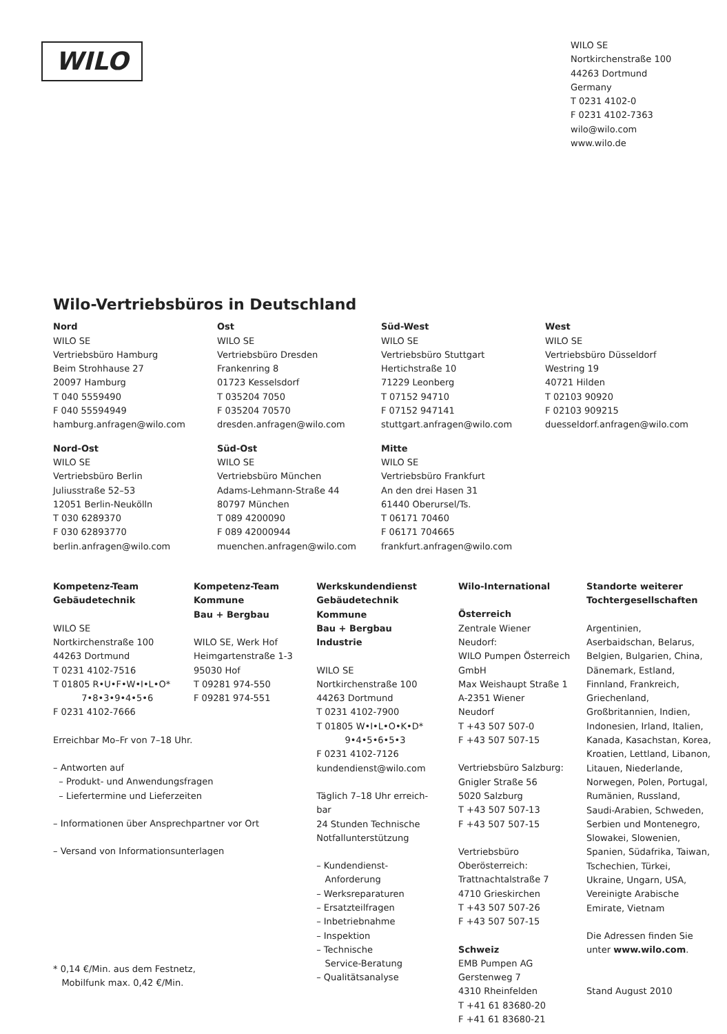WILO
WILO SE
Nortkirchenstraße 100
44263 Dortmund
Germany
T 0231 4102-0
F 0231 4102-7363
wilo@wilo.com
www.wilo.de
Wilo-Vertriebsbüros in Deutschland
Nord
WILO SE
Vertriebsbüro Hamburg
Beim Strohhause 27
20097 Hamburg
T 040 5559490
F 040 55594949
hamburg.anfragen@wilo.com
Ost
WILO SE
Vertriebsbüro Dresden
Frankenring 8
01723 Kesselsdorf
T 035204 7050
F 035204 70570
dresden.anfragen@wilo.com
Süd-West
WILO SE
Vertriebsbüro Stuttgart
Hertichstraße 10
71229 Leonberg
T 07152 94710
F 07152 947141
stuttgart.anfragen@wilo.com
West
WILO SE
Vertriebsbüro Düsseldorf
Westring 19
40721 Hilden
T 02103 90920
F 02103 909215
duesseldorf.anfragen@wilo.com
Nord-Ost
WILO SE
Vertriebsbüro Berlin
Juliusstraße 52–53
12051 Berlin-Neukölln
T 030 6289370
F 030 62893770
berlin.anfragen@wilo.com
Süd-Ost
WILO SE
Vertriebsbüro München
Adams-Lehmann-Straße 44
80797 München
T 089 4200090
F 089 42000944
muenchen.anfragen@wilo.com
Mitte
WILO SE
Vertriebsbüro Frankfurt
An den drei Hasen 31
61440 Oberursel/Ts.
T 06171 70460
F 06171 704665
frankfurt.anfragen@wilo.com
Kompetenz-Team
Gebäudetechnik
WILO SE
Nortkirchenstraße 100
44263 Dortmund
T 0231 4102-7516
T 01805 R•U•F•W•I•L•O*
7•8•3•9•4•5•6
F 0231 4102-7666
Erreichbar Mo–Fr von 7–18 Uhr.
– Antworten auf
– Produkt- und Anwendungsfragen
– Liefertermine und Lieferzeiten
– Informationen über Ansprechpartner vor Ort
– Versand von Informationsunterlagen
* 0,14 €/Min. aus dem Festnetz,
Mobilfunk max. 0,42 €/Min.
Kompetenz-Team
Kommune
Bau + Bergbau
WILO SE, Werk Hof
Heimgartenstraße 1-3
95030 Hof
T 09281 974-550
F 09281 974-551
Werkskundendienst
Gebäudetechnik
Kommune
Bau + Bergbau
Industrie
WILO SE
Nortkirchenstraße 100
44263 Dortmund
T 0231 4102-7900
T 01805 W•I•L•O•K•D*
9•4•5•6•5•3
F 0231 4102-7126
kundendienst@wilo.com
Täglich 7–18 Uhr erreich-
bar
24 Stunden Technische
Notfallunterstützung
– Kundendienst-
Anforderung
– Werksreparaturen
– Ersatzteilfragen
– Inbetriebnahme
– Inspektion
– Technische
Service-Beratung
– Qualitätsanalyse
Wilo-International
Österreich
Zentrale Wiener
Neudorf:
WILO Pumpen Österreich
GmbH
Max Weishaupt Straße 1
A-2351 Wiener
Neudorf
T +43 507 507-0
F +43 507 507-15
Vertriebsbüro Salzburg:
Gnigler Straße 56
5020 Salzburg
T +43 507 507-13
F +43 507 507-15
Vertriebsbüro
Oberösterreich:
Trattnachtalstraße 7
4710 Grieskirchen
T +43 507 507-26
F +43 507 507-15
Schweiz
EMB Pumpen AG
Gerstenweg 7
4310 Rheinfelden
T +41 61 83680-20
F +41 61 83680-21
Standorte weiterer
Tochtergesellschaften
Argentinien,
Aserbaidschan, Belarus,
Belgien, Bulgarien, China,
Dänemark, Estland,
Finnland, Frankreich,
Griechenland,
Großbritannien, Indien,
Indonesien, Irland, Italien,
Kanada, Kasachstan, Korea,
Kroatien, Lettland, Libanon,
Litauen, Niederlande,
Norwegen, Polen, Portugal,
Rumänien, Russland,
Saudi-Arabien, Schweden,
Serbien und Montenegro,
Slowakei, Slowenien,
Spanien, Südafrika, Taiwan,
Tschechien, Türkei,
Ukraine, Ungarn, USA,
Vereinigte Arabische
Emirate, Vietnam
Die Adressen finden Sie
unter www.wilo.com.
Stand August 2010